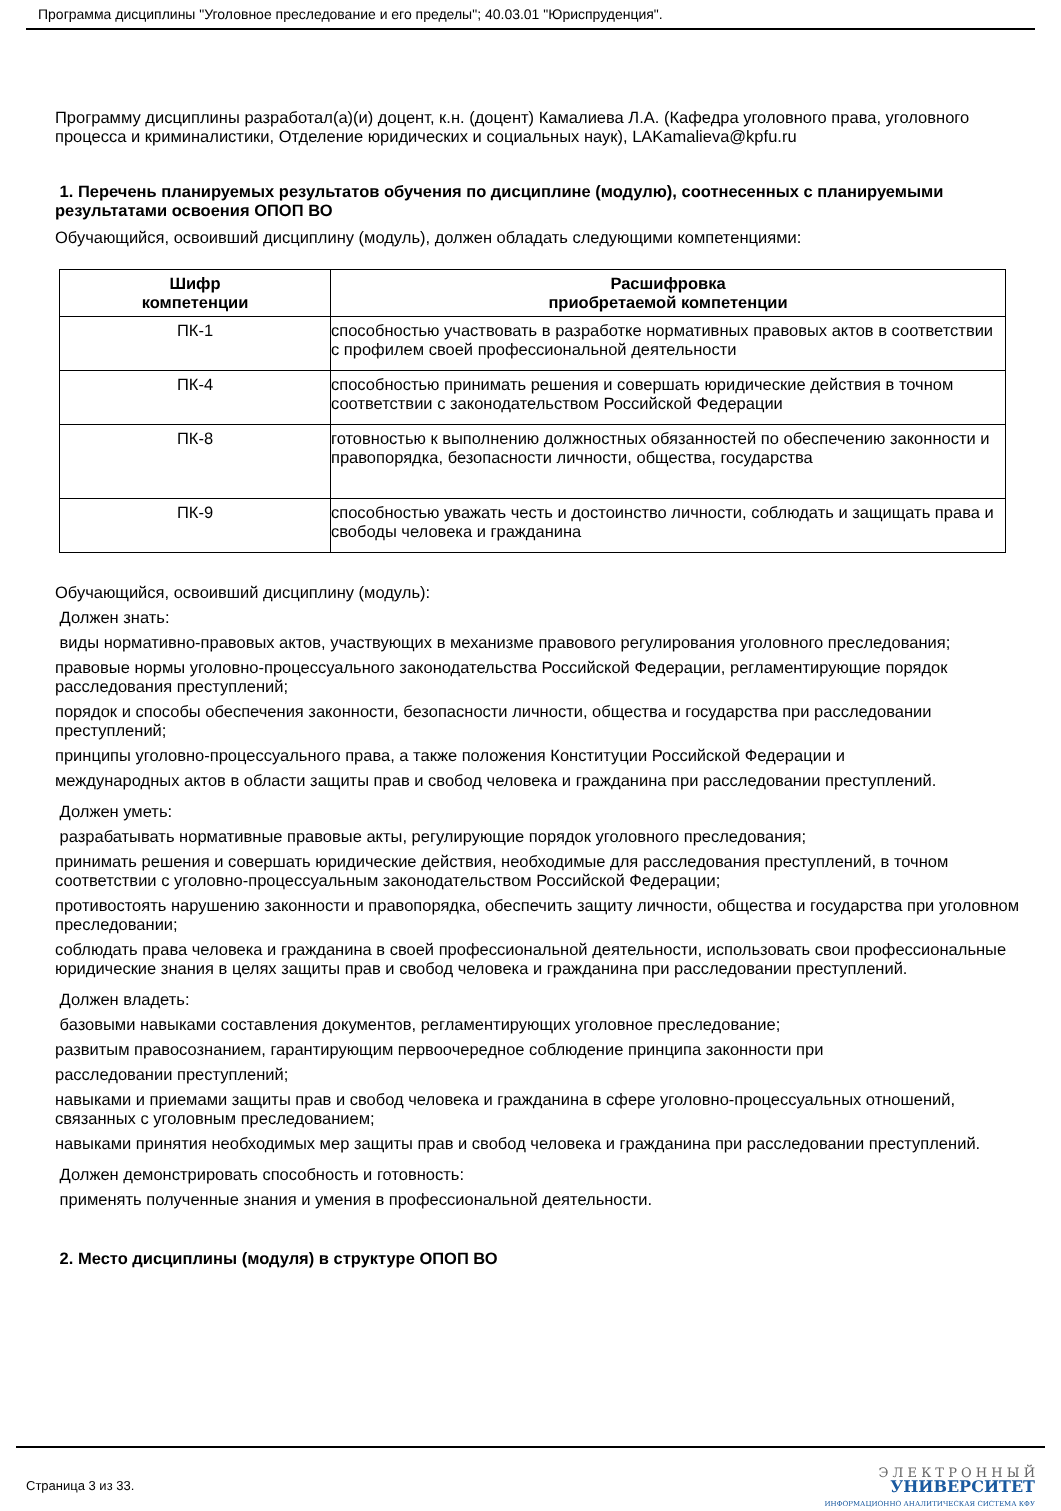Программа дисциплины "Уголовное преследование и его пределы"; 40.03.01 "Юриспруденция".
Программу дисциплины разработал(а)(и) доцент, к.н. (доцент) Камалиева Л.А. (Кафедра уголовного права, уголовного процесса и криминалистики, Отделение юридических и социальных наук), LAKamalieva@kpfu.ru
1. Перечень планируемых результатов обучения по дисциплине (модулю), соотнесенных с планируемыми результатами освоения ОПОП ВО
Обучающийся, освоивший дисциплину (модуль), должен обладать следующими компетенциями:
| Шифр компетенции | Расшифровка приобретаемой компетенции |
| --- | --- |
| ПК-1 | способностью участвовать в разработке нормативных правовых актов в соответствии с профилем своей профессиональной деятельности |
| ПК-4 | способностью принимать решения и совершать юридические действия в точном соответствии с законодательством Российской Федерации |
| ПК-8 | готовностью к выполнению должностных обязанностей по обеспечению законности и правопорядка, безопасности личности, общества, государства |
| ПК-9 | способностью уважать честь и достоинство личности, соблюдать и защищать права и свободы человека и гражданина |
Обучающийся, освоивший дисциплину (модуль):
Должен знать:
виды нормативно-правовых актов, участвующих в механизме правового регулирования уголовного преследования;
правовые нормы уголовно-процессуального законодательства Российской Федерации, регламентирующие порядок расследования преступлений;
порядок и способы обеспечения законности, безопасности личности, общества и государства при расследовании преступлений;
принципы уголовно-процессуального права, а также положения Конституции Российской Федерации и
международных актов в области защиты прав и свобод человека и гражданина при расследовании преступлений.
Должен уметь:
разрабатывать нормативные правовые акты, регулирующие порядок уголовного преследования;
принимать решения и совершать юридические действия, необходимые для расследования преступлений, в точном соответствии с уголовно-процессуальным законодательством Российской Федерации;
противостоять нарушению законности и правопорядка, обеспечить защиту личности, общества и государства при уголовном преследовании;
соблюдать права человека и гражданина в своей профессиональной деятельности, использовать свои профессиональные юридические знания в целях защиты прав и свобод человека и гражданина при расследовании преступлений.
Должен владеть:
базовыми навыками составления документов, регламентирующих уголовное преследование;
развитым правосознанием, гарантирующим первоочередное соблюдение принципа законности при
расследовании преступлений;
навыками и приемами защиты прав и свобод человека и гражданина в сфере уголовно-процессуальных отношений, связанных с уголовным преследованием;
навыками принятия необходимых мер защиты прав и свобод человека и гражданина при расследовании преступлений.
Должен демонстрировать способность и готовность:
применять полученные знания и умения в профессиональной деятельности.
2. Место дисциплины (модуля) в структуре ОПОП ВО
Страница 3 из 33.
Э Л Е К Т Р О Н Н Ы Й
УНИВЕРСИТЕТ
ИНФОРМАЦИОННО АНАЛИТИЧЕСКАЯ СИСТЕМА КФУ